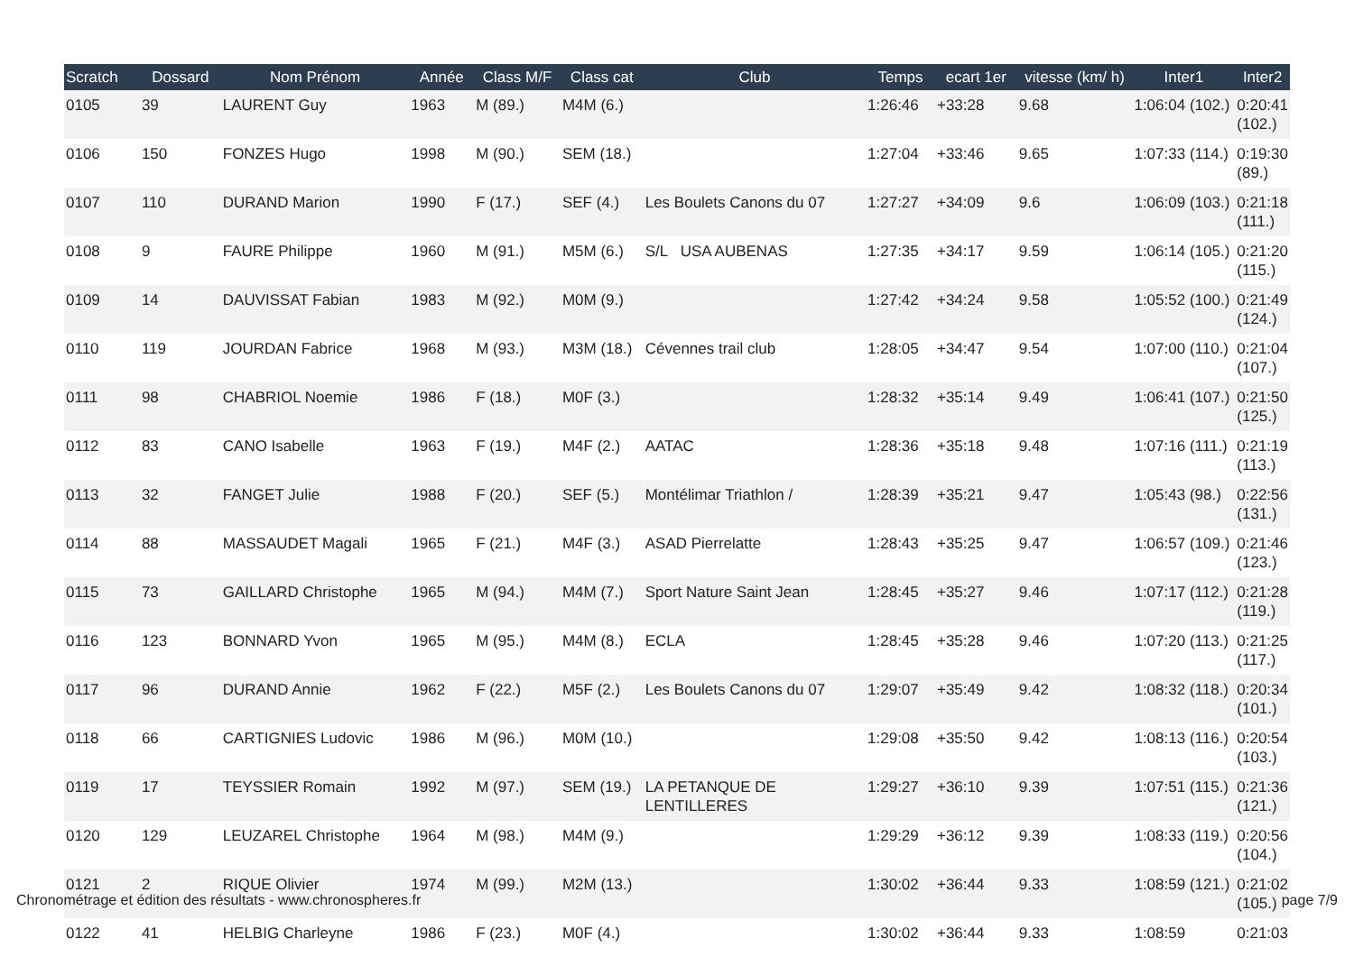| Scratch | Dossard | Nom Prénom | Année | Class M/F | Class cat | Club | Temps | ecart 1er | vitesse (km/ h) | Inter1 | Inter2 |
| --- | --- | --- | --- | --- | --- | --- | --- | --- | --- | --- | --- |
| 0105 | 39 | LAURENT Guy | 1963 | M (89.) | M4M (6.) | | 1:26:46 | +33:28 | 9.68 | 1:06:04 (102.) | 0:20:41 (102.) |
| 0106 | 150 | FONZES Hugo | 1998 | M (90.) | SEM (18.) | | 1:27:04 | +33:46 | 9.65 | 1:07:33 (114.) | 0:19:30 (89.) |
| 0107 | 110 | DURAND Marion | 1990 | F (17.) | SEF (4.) | Les Boulets Canons du 07 | 1:27:27 | +34:09 | 9.6 | 1:06:09 (103.) | 0:21:18 (111.) |
| 0108 | 9 | FAURE Philippe | 1960 | M (91.) | M5M (6.) | S/L USA AUBENAS | 1:27:35 | +34:17 | 9.59 | 1:06:14 (105.) | 0:21:20 (115.) |
| 0109 | 14 | DAUVISSAT Fabian | 1983 | M (92.) | M0M (9.) | | 1:27:42 | +34:24 | 9.58 | 1:05:52 (100.) | 0:21:49 (124.) |
| 0110 | 119 | JOURDAN Fabrice | 1968 | M (93.) | M3M (18.) | Cévennes trail club | 1:28:05 | +34:47 | 9.54 | 1:07:00 (110.) | 0:21:04 (107.) |
| 0111 | 98 | CHABRIOL Noemie | 1986 | F (18.) | M0F (3.) | | 1:28:32 | +35:14 | 9.49 | 1:06:41 (107.) | 0:21:50 (125.) |
| 0112 | 83 | CANO Isabelle | 1963 | F (19.) | M4F (2.) | AATAC | 1:28:36 | +35:18 | 9.48 | 1:07:16 (111.) | 0:21:19 (113.) |
| 0113 | 32 | FANGET Julie | 1988 | F (20.) | SEF (5.) | Montélimar Triathlon / | 1:28:39 | +35:21 | 9.47 | 1:05:43 (98.) | 0:22:56 (131.) |
| 0114 | 88 | MASSAUDET Magali | 1965 | F (21.) | M4F (3.) | ASAD Pierrelatte | 1:28:43 | +35:25 | 9.47 | 1:06:57 (109.) | 0:21:46 (123.) |
| 0115 | 73 | GAILLARD Christophe | 1965 | M (94.) | M4M (7.) | Sport Nature Saint Jean | 1:28:45 | +35:27 | 9.46 | 1:07:17 (112.) | 0:21:28 (119.) |
| 0116 | 123 | BONNARD Yvon | 1965 | M (95.) | M4M (8.) | ECLA | 1:28:45 | +35:28 | 9.46 | 1:07:20 (113.) | 0:21:25 (117.) |
| 0117 | 96 | DURAND Annie | 1962 | F (22.) | M5F (2.) | Les Boulets Canons du 07 | 1:29:07 | +35:49 | 9.42 | 1:08:32 (118.) | 0:20:34 (101.) |
| 0118 | 66 | CARTIGNIES Ludovic | 1986 | M (96.) | M0M (10.) | | 1:29:08 | +35:50 | 9.42 | 1:08:13 (116.) | 0:20:54 (103.) |
| 0119 | 17 | TEYSSIER Romain | 1992 | M (97.) | SEM (19.) | LA PETANQUE DE LENTILLERES | 1:29:27 | +36:10 | 9.39 | 1:07:51 (115.) | 0:21:36 (121.) |
| 0120 | 129 | LEUZAREL Christophe | 1964 | M (98.) | M4M (9.) | | 1:29:29 | +36:12 | 9.39 | 1:08:33 (119.) | 0:20:56 (104.) |
| 0121 | 2 | RIQUE Olivier | 1974 | M (99.) | M2M (13.) | | 1:30:02 | +36:44 | 9.33 | 1:08:59 (121.) | 0:21:02 (105.) |
| 0122 | 41 | HELBIG Charleyne | 1986 | F (23.) | M0F (4.) | | 1:30:02 | +36:44 | 9.33 | 1:08:59 | 0:21:03 |
Chronométrage et édition des résultats - www.chronospheres.fr page 7/9